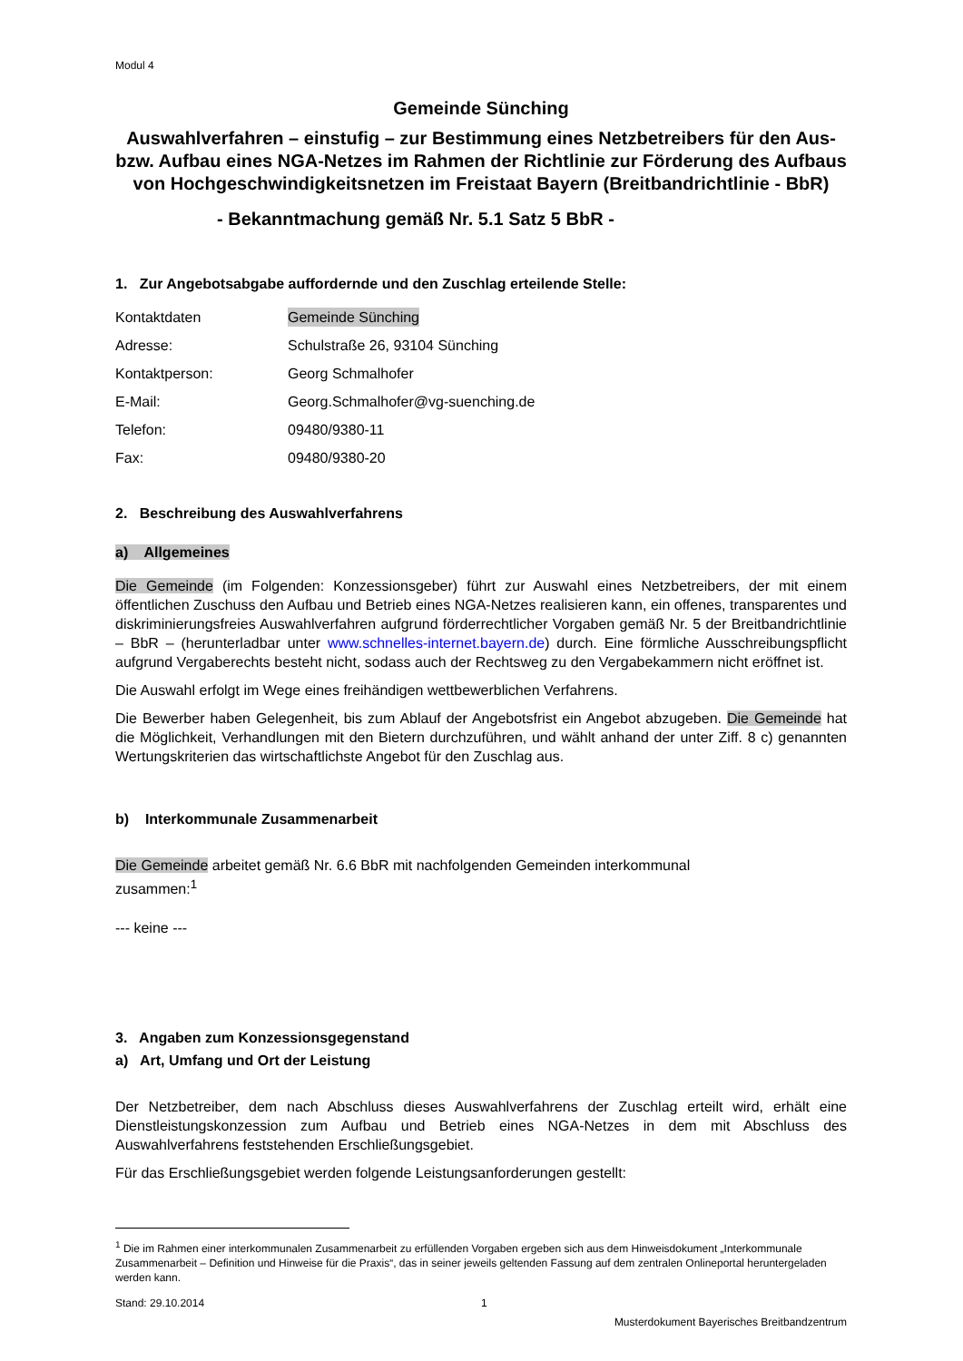Modul 4
Gemeinde Sünching
Auswahlverfahren – einstufig – zur Bestimmung eines Netzbetreibers für den Aus- bzw. Aufbau eines NGA-Netzes im Rahmen der Richtlinie zur Förderung des Aufbaus von Hochgeschwindigkeitsnetzen im Freistaat Bayern (Breitbandrichtlinie - BbR)
- Bekanntmachung gemäß Nr. 5.1 Satz 5 BbR -
1. Zur Angebotsabgabe auffordernde und den Zuschlag erteilende Stelle:
Kontaktdaten Gemeinde Sünching
Adresse: Schulstraße 26, 93104 Sünching
Kontaktperson: Georg Schmalhofer
E-Mail: Georg.Schmalhofer@vg-suenching.de
Telefon: 09480/9380-11
Fax: 09480/9380-20
2. Beschreibung des Auswahlverfahrens
a) Allgemeines
Die Gemeinde (im Folgenden: Konzessionsgeber) führt zur Auswahl eines Netzbetreibers, der mit einem öffentlichen Zuschuss den Aufbau und Betrieb eines NGA-Netzes realisieren kann, ein offenes, transparentes und diskriminierungsfreies Auswahlverfahren aufgrund förderrechtlicher Vorgaben gemäß Nr. 5 der Breitbandrichtlinie – BbR – (herunterladbar unter www.schnelles-internet.bayern.de) durch. Eine förmliche Ausschreibungspflicht aufgrund Vergaberechts besteht nicht, sodass auch der Rechtsweg zu den Vergabekammern nicht eröffnet ist.
Die Auswahl erfolgt im Wege eines freihändigen wettbewerblichen Verfahrens.
Die Bewerber haben Gelegenheit, bis zum Ablauf der Angebotsfrist ein Angebot abzugeben. Die Gemeinde hat die Möglichkeit, Verhandlungen mit den Bietern durchzuführen, und wählt anhand der unter Ziff. 8 c) genannten Wertungskriterien das wirtschaftlichste Angebot für den Zuschlag aus.
b) Interkommunale Zusammenarbeit
Die Gemeinde arbeitet gemäß Nr. 6.6 BbR mit nachfolgenden Gemeinden interkommunal zusammen:<sup>1</sup>
--- keine ---
3. Angaben zum Konzessionsgegenstand
a) Art, Umfang und Ort der Leistung
Der Netzbetreiber, dem nach Abschluss dieses Auswahlverfahrens der Zuschlag erteilt wird, erhält eine Dienstleistungskonzession zum Aufbau und Betrieb eines NGA-Netzes in dem mit Abschluss des Auswahlverfahrens feststehenden Erschließungsgebiet.
Für das Erschließungsgebiet werden folgende Leistungsanforderungen gestellt:
<sup>1</sup> Die im Rahmen einer interkommunalen Zusammenarbeit zu erfüllenden Vorgaben ergeben sich aus dem Hinweisdokument „Interkommunale Zusammenarbeit – Definition und Hinweise für die Praxis“, das in seiner jeweils geltenden Fassung auf dem zentralen Onlineportal heruntergeladen werden kann.
Stand: 29.10.2014 1
Musterdokument Bayerisches Breitbandzentrum